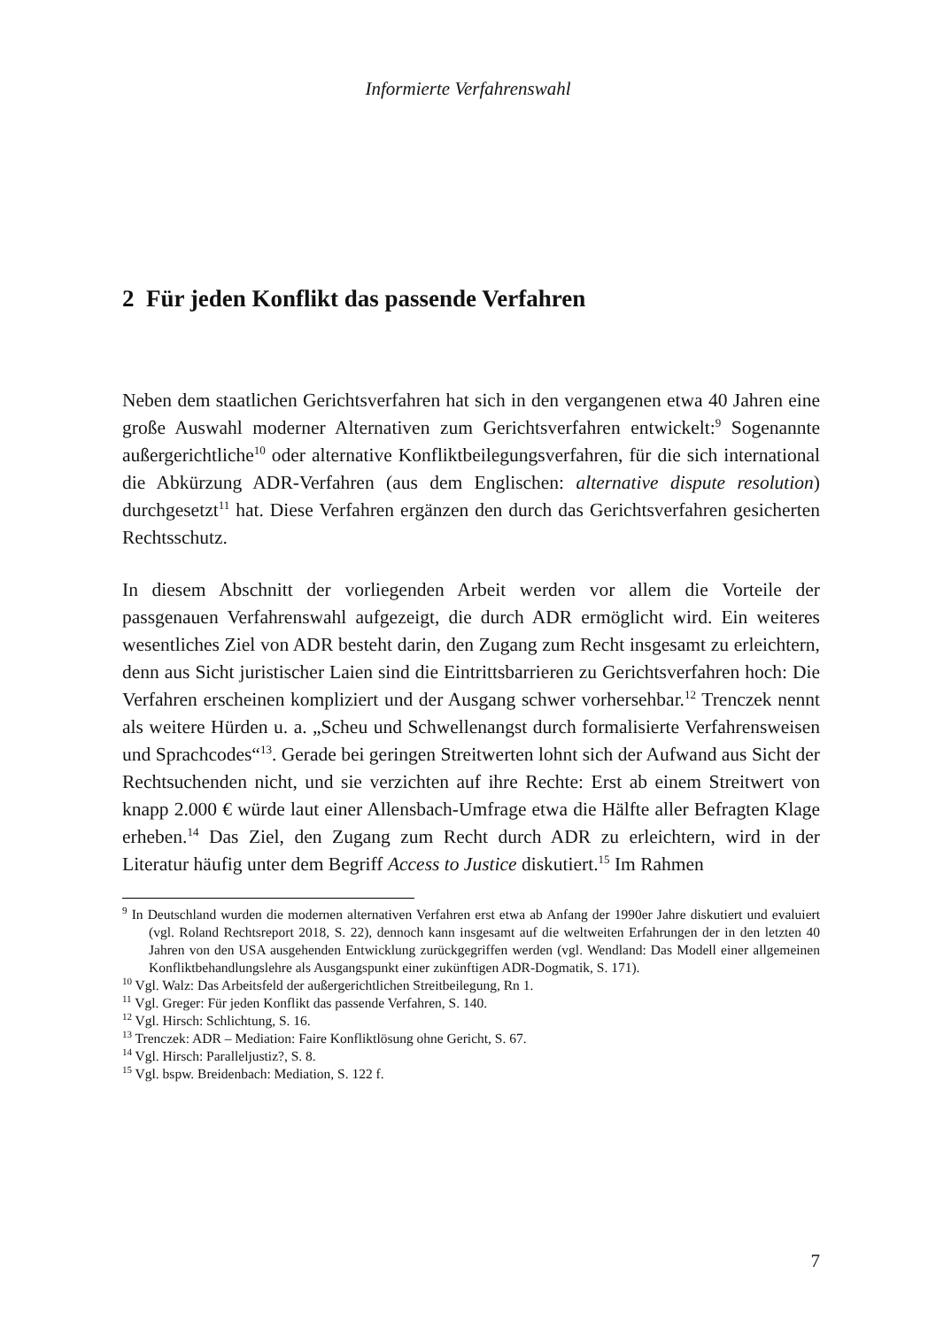Informierte Verfahrenswahl
2 Für jeden Konflikt das passende Verfahren
Neben dem staatlichen Gerichtsverfahren hat sich in den vergangenen etwa 40 Jahren eine große Auswahl moderner Alternativen zum Gerichtsverfahren entwickelt:<sup>9</sup> Sogenannte außergerichtliche<sup>10</sup> oder alternative Konfliktbeilegungs­verfahren, für die sich international die Abkürzung ADR-Verfahren (aus dem Englischen: alternative dispute resolution) durchgesetzt<sup>11</sup> hat. Diese Verfahren ergänzen den durch das Gerichtsverfahren gesicherten Rechtsschutz.
In diesem Abschnitt der vorliegenden Arbeit werden vor allem die Vorteile der passgenauen Verfahrenswahl aufgezeigt, die durch ADR ermöglicht wird. Ein weiteres wesentliches Ziel von ADR besteht darin, den Zugang zum Recht insge­samt zu erleichtern, denn aus Sicht juristischer Laien sind die Eintrittsbarrieren zu Gerichtsverfahren hoch: Die Verfahren erscheinen kompliziert und der Aus­gang schwer vorhersehbar.<sup>12</sup> Trenczek nennt als weitere Hürden u. a. „Scheu und Schwellenangst durch formalisierte Verfahrensweisen und Sprachcodes“<sup>13</sup>. Gerade bei geringen Streitwerten lohnt sich der Aufwand aus Sicht der Rechtsuchenden nicht, und sie verzichten auf ihre Rechte: Erst ab einem Streitwert von knapp 2.000 € würde laut einer Allensbach-Umfrage etwa die Hälfte aller Befragten Klage erheben.<sup>14</sup> Das Ziel, den Zugang zum Recht durch ADR zu erleichtern, wird in der Literatur häufig unter dem Begriff Access to Justice diskutiert.<sup>15</sup> Im Rahmen
<sup>9</sup> In Deutschland wurden die modernen alternativen Verfahren erst etwa ab Anfang der 1990er Jahre diskutiert und evaluiert (vgl. Roland Rechtsreport 2018, S. 22), dennoch kann insge­samt auf die weltweiten Erfahrungen der in den letzten 40 Jahren von den USA ausgehenden Entwicklung zurückgegriffen werden (vgl. Wendland: Das Modell einer allgemeinen Konflikt­behandlungslehre als Ausgangspunkt einer zukünftigen ADR-Dogmatik, S. 171).
<sup>10</sup> Vgl. Walz: Das Arbeitsfeld der außergerichtlichen Streitbeilegung, Rn 1.
<sup>11</sup> Vgl. Greger: Für jeden Konflikt das passende Verfahren, S. 140.
<sup>12</sup> Vgl. Hirsch: Schlichtung, S. 16.
<sup>13</sup> Trenczek: ADR – Mediation: Faire Konfliktlösung ohne Gericht, S. 67.
<sup>14</sup> Vgl. Hirsch: Paralleljustiz?, S. 8.
<sup>15</sup> Vgl. bspw. Breidenbach: Mediation, S. 122 f.
7